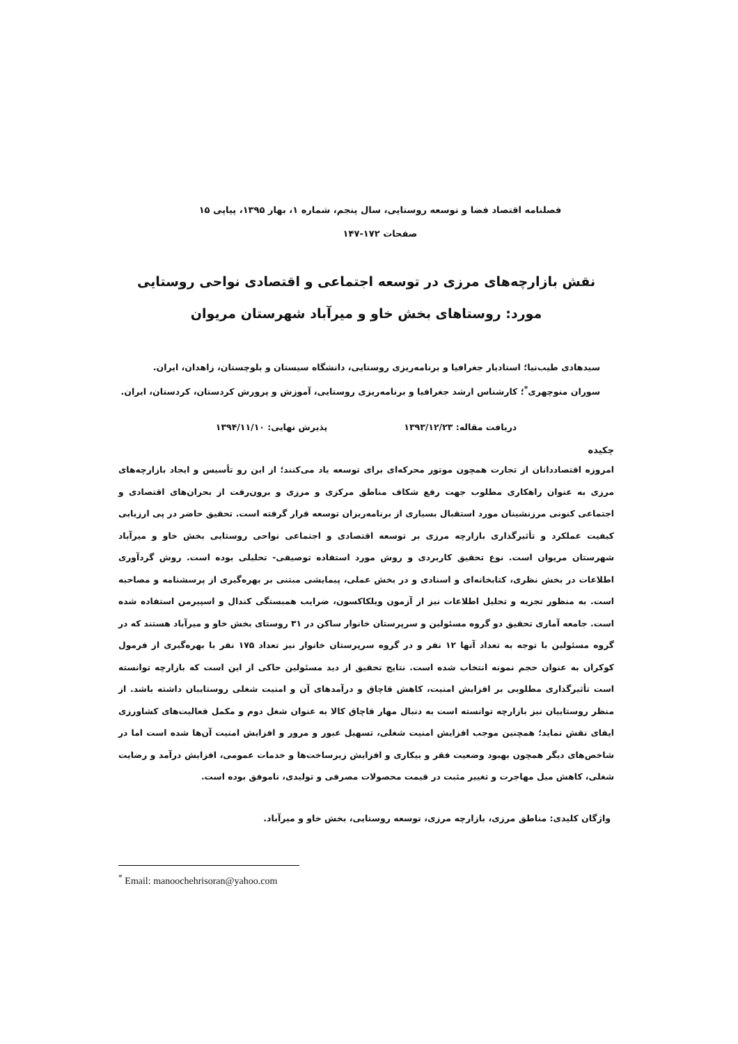فصلنامه اقتصاد فضا و توسعه روستایی، سال پنجم، شماره ۱، بهار ۱۳۹۵، پیاپی ۱۵
صفحات ۱۷۲-۱۴۷
نقش بازارچه‌های مرزی در توسعه اجتماعی و اقتصادی نواحی روستایی
مورد: روستاهای بخش خاو و میرآباد شهرستان مریوان
سیدهادی طیب‌نیا؛ استادیار جغرافیا و برنامه‌ریزی روستایی، دانشگاه سیستان و بلوچستان، زاهدان، ایران.
سوران منوچهری<sup>*</sup>؛ کارشناس ارشد جغرافیا و برنامه‌ریزی روستایی، آموزش و پرورش کردستان، کردستان، ایران.
دریافت مقاله: ۱۳۹۳/۱۲/۲۳ پذیرش نهایی: ۱۳۹۴/۱۱/۱۰
چکیده
امروزه اقتصاددانان از تجارت همچون موتور محرکه‌ای برای توسعه یاد می‌کنند؛ از این رو تأسیس و ایجاد بازارچه‌های مرزی به عنوان راهکاری مطلوب جهت رفع شکاف مناطق مرکزی و مرزی و برون‌رفت از بحران‌های اقتصادی و اجتماعی کنونی مرزنشینان مورد استقبال بسیاری از برنامه‌ریزان توسعه قرار گرفته است. تحقیق حاضر در پی ارزیابی کیفیت عملکرد و تأثیرگذاری بازارچه مرزی بر توسعه اقتصادی و اجتماعی نواحی روستایی بخش خاو و میرآباد شهرستان مریوان است. نوع تحقیق کاربردی و روش مورد استفاده توصیفی- تحلیلی بوده است. روش گردآوری اطلاعات در بخش نظری، کتابخانه‌ای و اسنادی و در بخش عملی، پیمایشی مبتنی بر بهره‌گیری از پرسشنامه و مصاحبه است. به منظور تجزیه و تحلیل اطلاعات نیز از آزمون ویلکاکسون، ضرایب همبستگی کندال و اسپیرمن استفاده شده است. جامعه آماری تحقیق دو گروه مسئولین و سرپرستان خانوار ساکن در ۳۱ روستای بخش خاو و میرآباد هستند که در گروه مسئولین با توجه به تعداد آنها ۱۲ نفر و در گروه سرپرستان خانوار نیز تعداد ۱۷۵ نفر با بهره‌گیری از فرمول کوکران به عنوان حجم نمونه انتخاب شده است. نتایج تحقیق از دید مسئولین حاکی از این است که بازارچه توانسته است تأثیرگذاری مطلوبی بر افزایش امنیت، کاهش قاچاق و درآمدهای آن و امنیت شغلی روستاییان داشته باشد. از منظر روستاییان نیز بازارچه توانسته است به دنبال مهار قاچاق کالا به عنوان شغل دوم و مکمل فعالیت‌های کشاورزی ایفای نقش نماید؛ همچنین موجب افزایش امنیت شغلی، تسهیل عبور و مرور و افزایش امنیت آن‌ها شده است اما در شاخص‌های دیگر همچون بهبود وضعیت فقر و بیکاری و افزایش زیرساخت‌ها و خدمات عمومی، افزایش درآمد و رضایت شغلی، کاهش میل مهاجرت و تغییر مثبت در قیمت محصولات مصرفی و تولیدی، ناموفق بوده است.
واژگان کلیدی: مناطق مرزی، بازارچه مرزی، توسعه روستایی، بخش خاو و میرآباد.
<sup>*</sup> Email: manoochehrisoran@yahoo.com